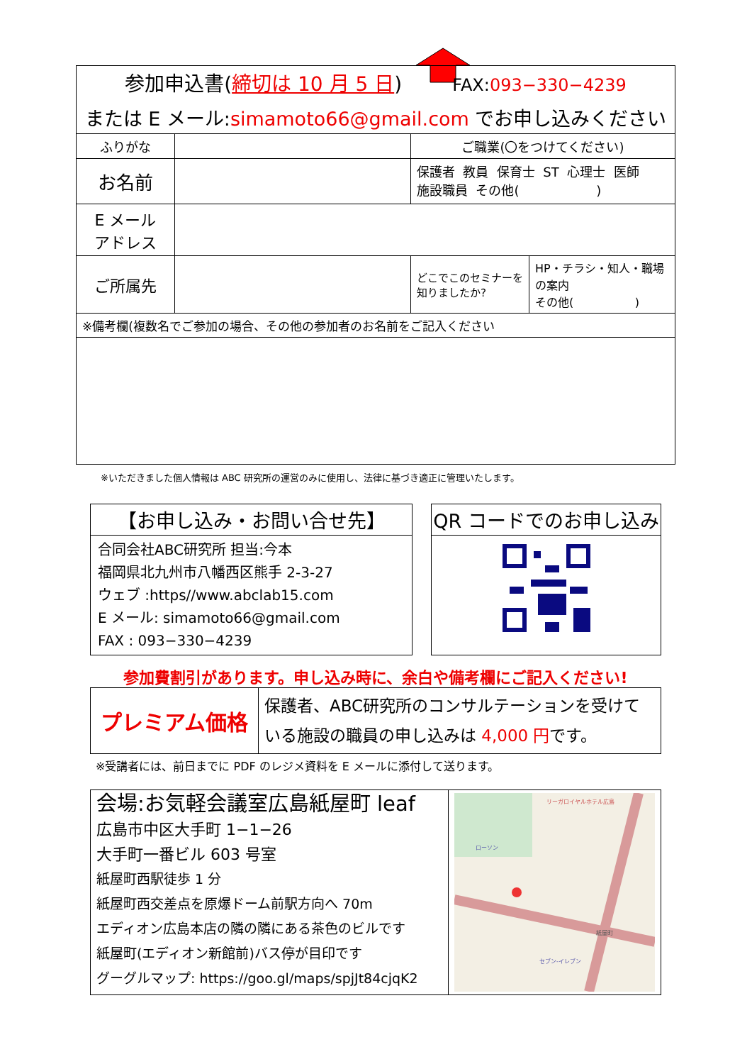| 参加申込書( 締切は 10 月 5 日 ) FAX: 093−330−4239 または E メール: simamoto66@gmail.com でお申し込みください | | | |
| ふりがな | | ご職業(〇をつけてください) | |
| お名前 | | 保護者 教員 保育士 ST 心理士 医師 施設職員 その他( ) | |
| E メール アドレス | | | |
| ご所属先 | | どこでこのセミナーを知りましたか? | HP・チラシ・知人・職場の案内 その他( ) |
| ※備考欄(複数名でご参加の場合、その他の参加者のお名前をご記入ください | | | |
※いただきました個人情報は ABC 研究所の運営のみに使用し、法律に基づき適正に管理いたします。
【お申し込み・お問い合せ先】
合同会社ABC研究所 担当:今本
福岡県北九州市八幡西区熊手 2-3-27
ウェブ :https//www.abclab15.com
E メール: simamoto66@gmail.com
FAX : 093−330−4239
QR コードでのお申し込み
参加費割引があります。申し込み時に、余白や備考欄にご記入ください!
| プレミアム価格 | 保護者、ABC研究所のコンサルテーションを受けている施設の職員の申し込みは 4,000 円 です。 |
※受講者には、前日までに PDF のレジメ資料を E メールに添付して送ります。
会場:お気軽会議室広島紙屋町 leaf
広島市中区大手町 1−1−26
大手町一番ビル 603 号室
紙屋町西駅徒歩 1 分
紙屋町西交差点を原爆ドーム前駅方向へ 70m
エディオン広島本店の隣の隣にある茶色のビルです
紙屋町(エディオン新館前)バス停が目印です
グーグルマップ: https://goo.gl/maps/spjJt84cjqK2
リーガロイヤルホテル広島
ローソン
セブン-イレブン
紙屋町